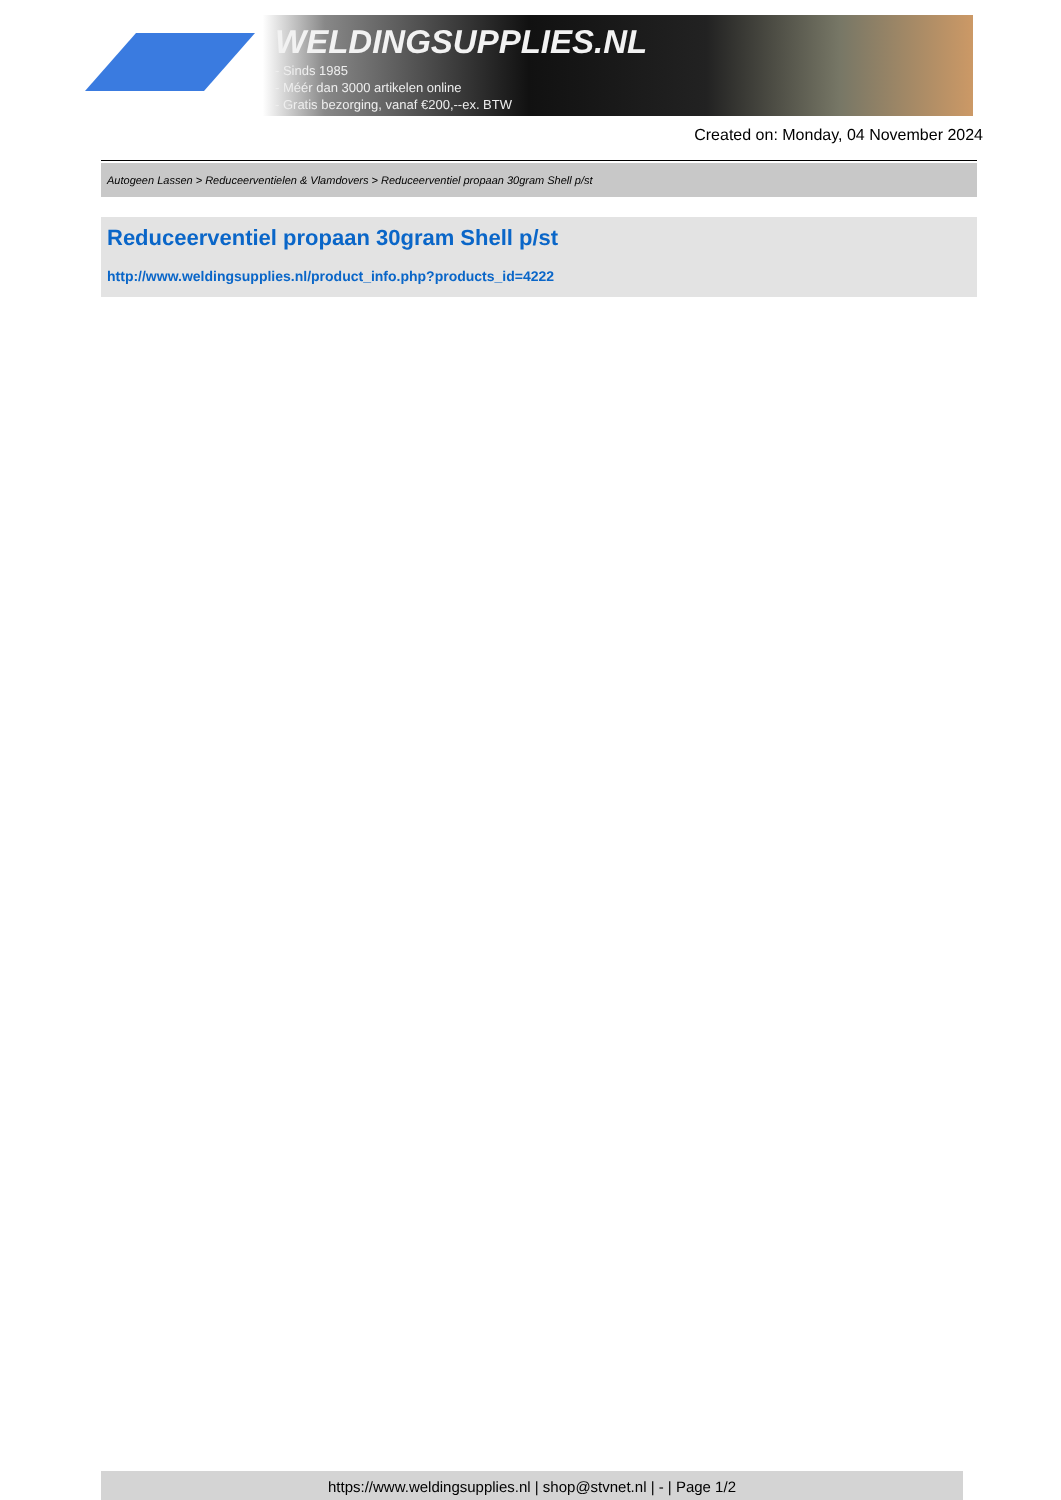WELDINGSUPPLIES.NL
- Sinds 1985
- Méér dan 3000 artikelen online
- Gratis bezorging, vanaf €200,--ex. BTW
Created on: Monday, 04 November 2024
Autogeen Lassen > Reduceerventielen & Vlamdovers > Reduceerventiel propaan 30gram Shell p/st
Reduceerventiel propaan 30gram Shell p/st
http://www.weldingsupplies.nl/product_info.php?products_id=4222
https://www.weldingsupplies.nl | shop@stvnet.nl | - | Page 1/2